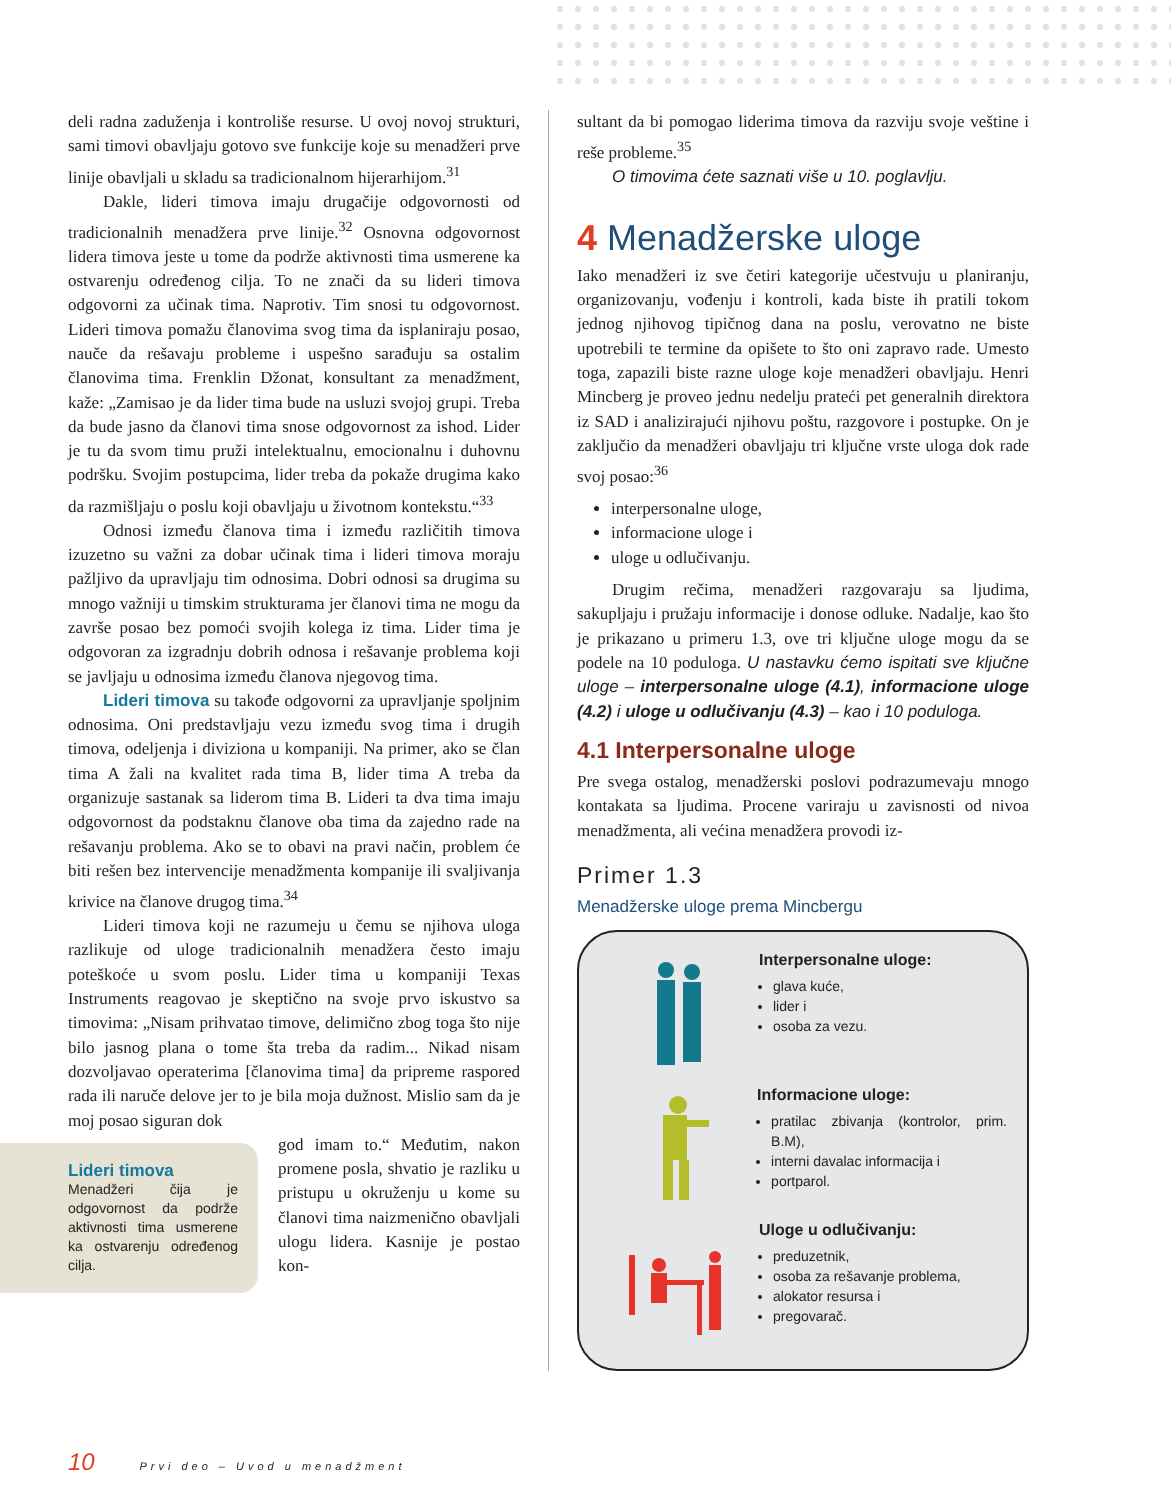deli radna zaduženja i kontroliše resurse. U ovoj novoj strukturi, sami timovi obavljaju gotovo sve funkcije koje su menadžeri prve linije obavljali u skladu sa tradicionalnom hijerarhijom.<sup>31</sup>
Dakle, lideri timova imaju drugačije odgovornosti od tradicionalnih menadžera prve linije.<sup>32</sup> Osnovna odgovornost lidera timova jeste u tome da podrže aktivnosti tima usmerene ka ostvarenju određenog cilja. To ne znači da su lideri timova odgovorni za učinak tima. Naprotiv. Tim snosi tu odgovornost. Lideri timova pomažu članovima svog tima da isplaniraju posao, nauče da rešavaju probleme i uspešno sarađuju sa ostalim članovima tima. Frenklin Džonat, konsultant za menadžment, kaže: „Zamisao je da lider tima bude na usluzi svojoj grupi. Treba da bude jasno da članovi tima snose odgovornost za ishod. Lider je tu da svom timu pruži intelektualnu, emocionalnu i duhovnu podršku. Svojim postupcima, lider treba da pokaže drugima kako da razmišljaju o poslu koji obavljaju u životnom kontekstu.“<sup>33</sup>
Odnosi između članova tima i između različitih timova izuzetno su važni za dobar učinak tima i lideri timova moraju pažljivo da upravljaju tim odnosima. Dobri odnosi sa drugima su mnogo važniji u timskim strukturama jer članovi tima ne mogu da završe posao bez pomoći svojih kolega iz tima. Lider tima je odgovoran za izgradnju dobrih odnosa i rešavanje problema koji se javljaju u odnosima između članova njegovog tima.
Lideri timova su takođe odgovorni za upravljanje spoljnim odnosima. Oni predstavljaju vezu između svog tima i drugih timova, odeljenja i diviziona u kompaniji. Na primer, ako se član tima A žali na kvalitet rada tima B, lider tima A treba da organizuje sastanak sa liderom tima B. Lideri ta dva tima imaju odgovornost da podstaknu članove oba tima da zajedno rade na rešavanju problema. Ako se to obavi na pravi način, problem će biti rešen bez intervencije menadžmenta kompanije ili svaljivanja krivice na članove drugog tima.<sup>34</sup>
Lideri timova koji ne razumeju u čemu se njihova uloga razlikuje od uloge tradicionalnih menadžera često imaju poteškoće u svom poslu. Lider tima u kompaniji Texas Instruments reagovao je skeptično na svoje prvo iskustvo sa timovima: „Nisam prihvatao timove, delimično zbog toga što nije bilo jasnog plana o tome šta treba da radim... Nikad nisam dozvoljavao operaterima [članovima tima] da pripreme raspored rada ili naruče delove jer to je bila moja dužnost. Mislio sam da je moj posao siguran dok
Lideri timova
Menadžeri čija je odgovornost da podrže aktivnosti tima usmerene ka ostvarenju određenog cilja.
god imam to.“ Međutim, nakon promene posla, shvatio je razliku u pristupu u okruženju u kome su članovi tima naizmenično obavljali ulogu lidera. Kasnije je postao kon-
sultant da bi pomogao liderima timova da razviju svoje veštine i reše probleme.<sup>35</sup>
O timovima ćete saznati više u 10. poglavlju.
4 Menadžerske uloge
Iako menadžeri iz sve četiri kategorije učestvuju u planiranju, organizovanju, vođenju i kontroli, kada biste ih pratili tokom jednog njihovog tipičnog dana na poslu, verovatno ne biste upotrebili te termine da opišete to što oni zapravo rade. Umesto toga, zapazili biste razne uloge koje menadžeri obavljaju. Henri Mincberg je proveo jednu nedelju prateći pet generalnih direktora iz SAD i analizirajući njihovu poštu, razgovore i postupke. On je zaključio da menadžeri obavljaju tri ključne vrste uloga dok rade svoj posao:<sup>36</sup>
interpersonalne uloge,
informacione uloge i
uloge u odlučivanju.
Drugim rečima, menadžeri razgovaraju sa ljudima, sakupljaju i pružaju informacije i donose odluke. Nadalje, kao što je prikazano u primeru 1.3, ove tri ključne uloge mogu da se podele na 10 poduloga. U nastavku ćemo ispitati sve ključne uloge – interpersonalne uloge (4.1), informacione uloge (4.2) i uloge u odlučivanju (4.3) – kao i 10 poduloga.
4.1 Interpersonalne uloge
Pre svega ostalog, menadžerski poslovi podrazumevaju mnogo kontakata sa ljudima. Procene variraju u zavisnosti od nivoa menadžmenta, ali većina menadžera provodi iz-
Primer 1.3
Menadžerske uloge prema Mincbergu
Interpersonalne uloge:
glava kuće,
lider i
osoba za vezu.
Informacione uloge:
pratilac zbivanja (kontrolor, prim. B.M),
interni davalac informacija i
portparol.
Uloge u odlučivanju:
preduzetnik,
osoba za rešavanje problema,
alokator resursa i
pregovarač.
10 Prvi deo – Uvod u menadžment